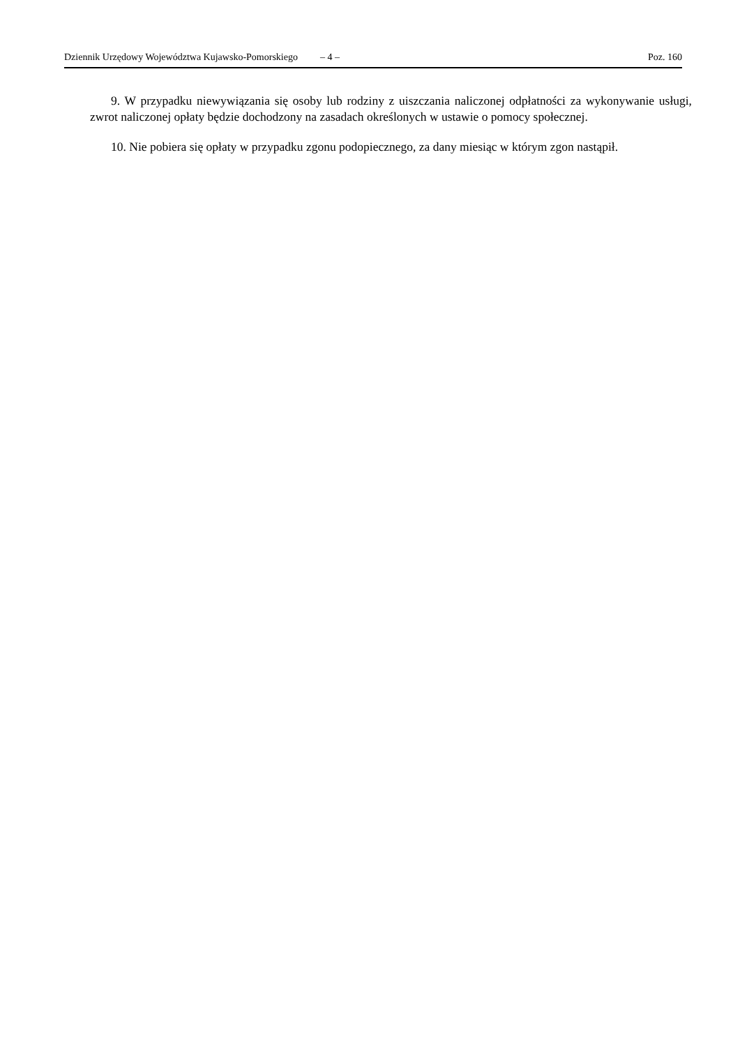Dziennik Urzędowy Województwa Kujawsko-Pomorskiego – 4 – Poz. 160
9. W przypadku niewywiązania się osoby lub rodziny z uiszczania naliczonej odpłatności za wykonywanie usługi, zwrot naliczonej opłaty będzie dochodzony na zasadach określonych w ustawie o pomocy społecznej.
10. Nie pobiera się opłaty w przypadku zgonu podopiecznego, za dany miesiąc w którym zgon nastąpił.